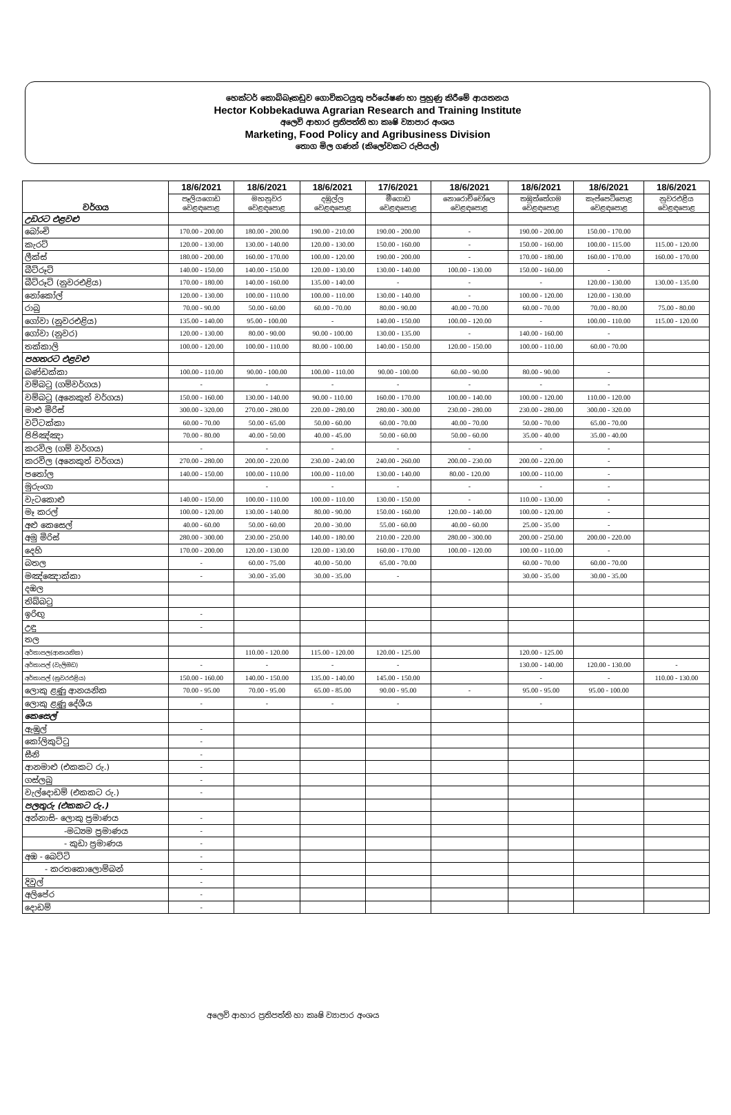හෙක්ටර් කොබ්බෑකඩුව ගොවිකටයුතු පර්යේෂණ හා පුහුණු කිරීමේ ආයතනය
Hector Kobbekaduwa Agrarian Research and Training Institute
අලෙවි ආහාර ප්‍රතිපත්ති හා කෘෂි ව්‍යාපාර අංශය
Marketing, Food Policy and Agribusiness Division
තොග මිල ගණන් (කිලෝවකට රුපියල්)
| වර්ගය | 18/6/2021 | 18/6/2021 | 18/6/2021 | 17/6/2021 | 18/6/2021 | 18/6/2021 | 18/6/2021 | 18/6/2021 |
| | පෑලියගොඩ වෙළඳපොළ | මහනුවර වෙළඳපොළ | දඹුල්ල වෙළඳපොළ | මීගොඩ වෙළඳපොළ | නොරොච්චෝලෙ වෙළඳපොළ | තඹුත්තේගම වෙළඳපොළ | කැප්පෙටිපොළ වෙළඳපොළ | නුවරඑළිය වෙළඳපොළ |
| උඩරට එළවළු | | | | | | | | |
| බෝංචි | 170.00 - 200.00 | 180.00 - 200.00 | 190.00 - 210.00 | 190.00 - 200.00 | - | 190.00 - 200.00 | 150.00 - 170.00 | |
| කැරට් | 120.00 - 130.00 | 130.00 - 140.00 | 120.00 - 130.00 | 150.00 - 160.00 | - | 150.00 - 160.00 | 100.00 - 115.00 | 115.00 - 120.00 |
| ලීක්ස් | 180.00 - 200.00 | 160.00 - 170.00 | 100.00 - 120.00 | 190.00 - 200.00 | - | 170.00 - 180.00 | 160.00 - 170.00 | 160.00 - 170.00 |
| බීට්රූට් | 140.00 - 150.00 | 140.00 - 150.00 | 120.00 - 130.00 | 130.00 - 140.00 | 100.00 - 130.00 | 150.00 - 160.00 | - | |
| බීට්රූට් (නුවරඑළිය) | 170.00 - 180.00 | 140.00 - 160.00 | 135.00 - 140.00 | - | - | - | 120.00 - 130.00 | 130.00 - 135.00 |
| නෝකෝල් | 120.00 - 130.00 | 100.00 - 110.00 | 100.00 - 110.00 | 130.00 - 140.00 | - | 100.00 - 120.00 | 120.00 - 130.00 | |
| රාබු | 70.00 - 90.00 | 50.00 - 60.00 | 60.00 - 70.00 | 80.00 - 90.00 | 40.00 - 70.00 | 60.00 - 70.00 | 70.00 - 80.00 | 75.00 - 80.00 |
| ගෝවා (නුවරඑළිය) | 135.00 - 140.00 | 95.00 - 100.00 | - | 140.00 - 150.00 | 100.00 - 120.00 | - | 100.00 - 110.00 | 115.00 - 120.00 |
| ගෝවා (නුවර) | 120.00 - 130.00 | 80.00 - 90.00 | 90.00 - 100.00 | 130.00 - 135.00 | - | 140.00 - 160.00 | - | |
| තක්කාලි | 100.00 - 120.00 | 100.00 - 110.00 | 80.00 - 100.00 | 140.00 - 150.00 | 120.00 - 150.00 | 100.00 - 110.00 | 60.00 - 70.00 | |
| පහතරට එළවළු | | | | | | | | |
| බණ්ඩක්කා | 100.00 - 110.00 | 90.00 - 100.00 | 100.00 - 110.00 | 90.00 - 100.00 | 60.00 - 90.00 | 80.00 - 90.00 | - | |
| වම්බටු (ගම්වර්ගය) | - | - | - | - | - | - | - | |
| වම්බටු (අනෙකුත් වර්ගය) | 150.00 - 160.00 | 130.00 - 140.00 | 90.00 - 110.00 | 160.00 - 170.00 | 100.00 - 140.00 | 100.00 - 120.00 | 110.00 - 120.00 | |
| මාළු මිරිස් | 300.00 - 320.00 | 270.00 - 280.00 | 220.00 - 280.00 | 280.00 - 300.00 | 230.00 - 280.00 | 230.00 - 280.00 | 300.00 - 320.00 | |
| වට්ටක්කා | 60.00 - 70.00 | 50.00 - 65.00 | 50.00 - 60.00 | 60.00 - 70.00 | 40.00 - 70.00 | 50.00 - 70.00 | 65.00 - 70.00 | |
| පිපිඤ්ඤා | 70.00 - 80.00 | 40.00 - 50.00 | 40.00 - 45.00 | 50.00 - 60.00 | 50.00 - 60.00 | 35.00 - 40.00 | 35.00 - 40.00 | |
| කරවිල (ගම් වර්ගය) | - | - | - | - | - | - | - | |
| කරවිල (අනෙකුත් වර්ගය) | 270.00 - 280.00 | 200.00 - 220.00 | 230.00 - 240.00 | 240.00 - 260.00 | 200.00 - 230.00 | 200.00 - 220.00 | - | |
| පතෝල | 140.00 - 150.00 | 100.00 - 110.00 | 100.00 - 110.00 | 130.00 - 140.00 | 80.00 - 120.00 | 100.00 - 110.00 | - | |
| මුරුංගා | | - | - | - | - | - | - | |
| වැටකොළු | 140.00 - 150.00 | 100.00 - 110.00 | 100.00 - 110.00 | 130.00 - 150.00 | - | 110.00 - 130.00 | - | |
| මෑ කරල් | 100.00 - 120.00 | 130.00 - 140.00 | 80.00 - 90.00 | 150.00 - 160.00 | 120.00 - 140.00 | 100.00 - 120.00 | - | |
| අළු කෙසෙල් | 40.00 - 60.00 | 50.00 - 60.00 | 20.00 - 30.00 | 55.00 - 60.00 | 40.00 - 60.00 | 25.00 - 35.00 | - | |
| අමු මිරිස් | 280.00 - 300.00 | 230.00 - 250.00 | 140.00 - 180.00 | 210.00 - 220.00 | 280.00 - 300.00 | 200.00 - 250.00 | 200.00 - 220.00 | |
| දෙහි | 170.00 - 200.00 | 120.00 - 130.00 | 120.00 - 130.00 | 160.00 - 170.00 | 100.00 - 120.00 | 100.00 - 110.00 | - | |
| බතල | - | 60.00 - 75.00 | 40.00 - 50.00 | 65.00 - 70.00 | | 60.00 - 70.00 | 60.00 - 70.00 | |
| මඤ්ඤොක්කා | - | 30.00 - 35.00 | 30.00 - 35.00 | - | | 30.00 - 35.00 | 30.00 - 35.00 | |
| දඹල | | | | | | | | |
| තිබ්බටු | | | | | | | | |
| ඉරිඟු | - | | | | | | | |
| උඳු | - | | | | | | | |
| තල | | | | | | | | |
| අර්තාපල(ආනයනික) | | 110.00 - 120.00 | 115.00 - 120.00 | 120.00 - 125.00 | | 120.00 - 125.00 | | |
| අර්තාපල් (වැලිමඩ) | - | - | - | - | | 130.00 - 140.00 | 120.00 - 130.00 | - |
| අර්තාපල් (නුවරඑළිය) | 150.00 - 160.00 | 140.00 - 150.00 | 135.00 - 140.00 | 145.00 - 150.00 | | - | - | 110.00 - 130.00 |
| ලොකු ළූණු ආනයනික | 70.00 - 95.00 | 70.00 - 95.00 | 65.00 - 85.00 | 90.00 - 95.00 | - | 95.00 - 95.00 | 95.00 - 100.00 | |
| ලොකු ළූණු දේශීය | - | - | - | - | | - | | |
| කෙසෙල් | | | | | | | | |
| ඇඹුල් | - | | | | | | | |
| කෝලිකුට්ටු | - | | | | | | | |
| සීනි | - | | | | | | | |
| ආනමාළු (එකකට රු.) | - | | | | | | | |
| ගස්ලබු | - | | | | | | | |
| වැල්දොඩම් (එකකට රු.) | - | | | | | | | |
| පලතුරු (එකකට රු.) | | | | | | | | |
| අන්නාසි- ලොකු ප්‍රමාණය | - | | | | | | | |
| -මධ්‍යම ප්‍රමාණය | - | | | | | | | |
| - කුඩා ප්‍රමාණය | - | | | | | | | |
| අඹ - බෙට්ටි | - | | | | | | | |
| - කරතකොලොම්බන් | - | | | | | | | |
| දිවුල් | - | | | | | | | |
| අලිපේර | - | | | | | | | |
| දොඩම් | - | | | | | | | |
අලෙවි ආහාර ප්‍රතිපත්ති හා කෘෂි ව්‍යාපාර අංශය